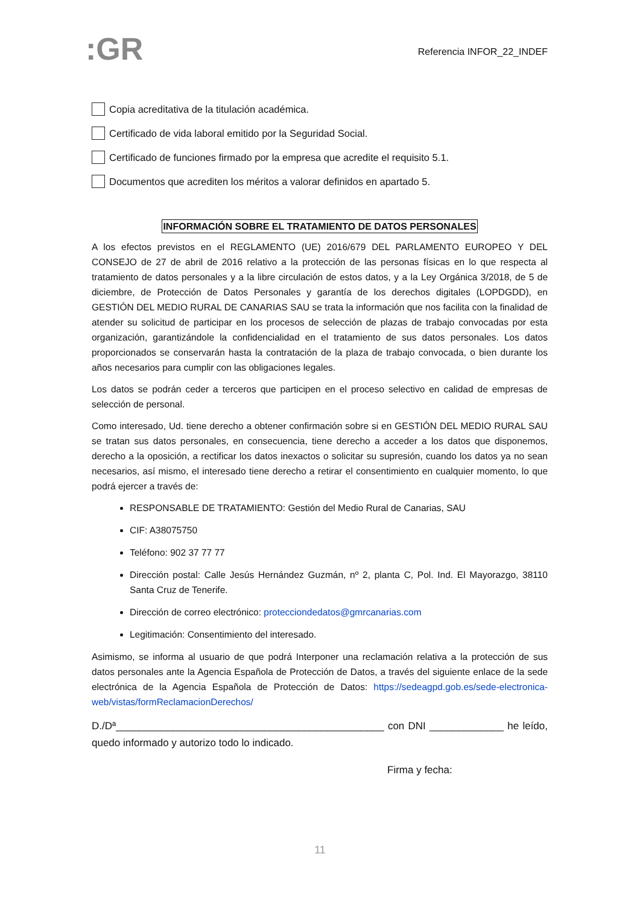:GR
Referencia INFOR_22_INDEF
Copia acreditativa de la titulación académica.
Certificado de vida laboral emitido por la Seguridad Social.
Certificado de funciones firmado por la empresa que acredite el requisito 5.1.
Documentos que acrediten los méritos a valorar definidos en apartado 5.
INFORMACIÓN SOBRE EL TRATAMIENTO DE DATOS PERSONALES
A los efectos previstos en el REGLAMENTO (UE) 2016/679 DEL PARLAMENTO EUROPEO Y DEL CONSEJO de 27 de abril de 2016 relativo a la protección de las personas físicas en lo que respecta al tratamiento de datos personales y a la libre circulación de estos datos, y a la Ley Orgánica 3/2018, de 5 de diciembre, de Protección de Datos Personales y garantía de los derechos digitales (LOPDGDD), en GESTIÓN DEL MEDIO RURAL DE CANARIAS SAU se trata la información que nos facilita con la finalidad de atender su solicitud de participar en los procesos de selección de plazas de trabajo convocadas por esta organización, garantizándole la confidencialidad en el tratamiento de sus datos personales. Los datos proporcionados se conservarán hasta la contratación de la plaza de trabajo convocada, o bien durante los años necesarios para cumplir con las obligaciones legales.
Los datos se podrán ceder a terceros que participen en el proceso selectivo en calidad de empresas de selección de personal.
Como interesado, Ud. tiene derecho a obtener confirmación sobre si en GESTIÓN DEL MEDIO RURAL SAU se tratan sus datos personales, en consecuencia, tiene derecho a acceder a los datos que disponemos, derecho a la oposición, a rectificar los datos inexactos o solicitar su supresión, cuando los datos ya no sean necesarios, así mismo, el interesado tiene derecho a retirar el consentimiento en cualquier momento, lo que podrá ejercer a través de:
RESPONSABLE DE TRATAMIENTO: Gestión del Medio Rural de Canarias, SAU
CIF: A38075750
Teléfono: 902 37 77 77
Dirección postal: Calle Jesús Hernández Guzmán, nº 2, planta C, Pol. Ind. El Mayorazgo, 38110 Santa Cruz de Tenerife.
Dirección de correo electrónico: protecciondedatos@gmrcanarias.com
Legitimación: Consentimiento del interesado.
Asimismo, se informa al usuario de que podrá Interponer una reclamación relativa a la protección de sus datos personales ante la Agencia Española de Protección de Datos, a través del siguiente enlace de la sede electrónica de la Agencia Española de Protección de Datos: https://sedeagpd.gob.es/sede-electronica-web/vistas/formReclamacionDerechos/
D./Dª_______________________________________________ con DNI _____________ he leído, quedo informado y autorizo todo lo indicado.
Firma y fecha:
11